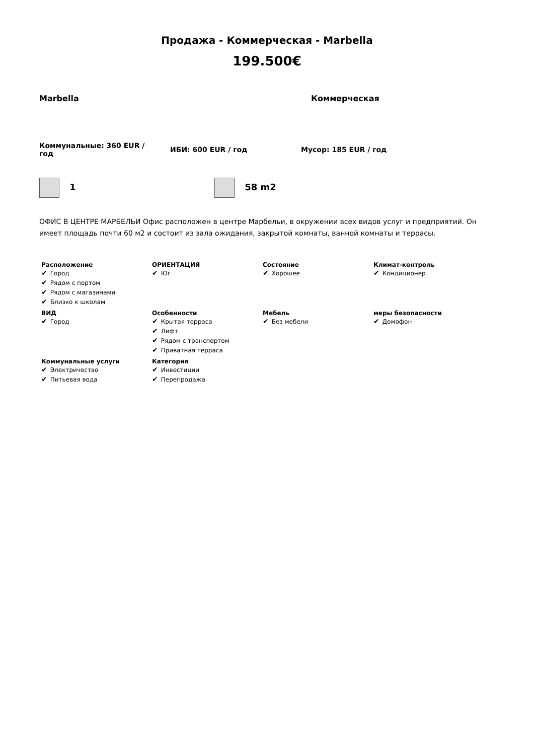Продажа - Коммерческая - Marbella
199.500€
Marbella Коммерческая
Коммунальные: 360 EUR / год
ИБИ: 600 EUR / год Мусор: 185 EUR / год
1 58 m2
ОФИС В ЦЕНТРЕ МАРБЕЛЬИ Офис расположен в центре Марбельи, в окружении всех видов услуг и предприятий. Он имеет площадь почти 60 м2 и состоит из зала ожидания, закрытой комнаты, ванной комнаты и террасы.
Расположение
✔ Город
✔ Рядом с портом
✔ Рядом с магазинами
✔ Близко к школам
ОРИЕНТАЦИЯ
✔ Юг
Состояние
✔ Хорошее
Климат-контроль
✔ Кондиционер
ВИД
✔ Город
Особенности
✔ Крытая терраса
✔ Лифт
✔ Рядом с транспортом
✔ Приватная терраса
Мебель
✔ Без мебели
меры безопасности
✔ Домофон
Коммунальные услуги
✔ Электричество
✔ Питьевая вода
Категория
✔ Инвестиции
✔ Перепродажа